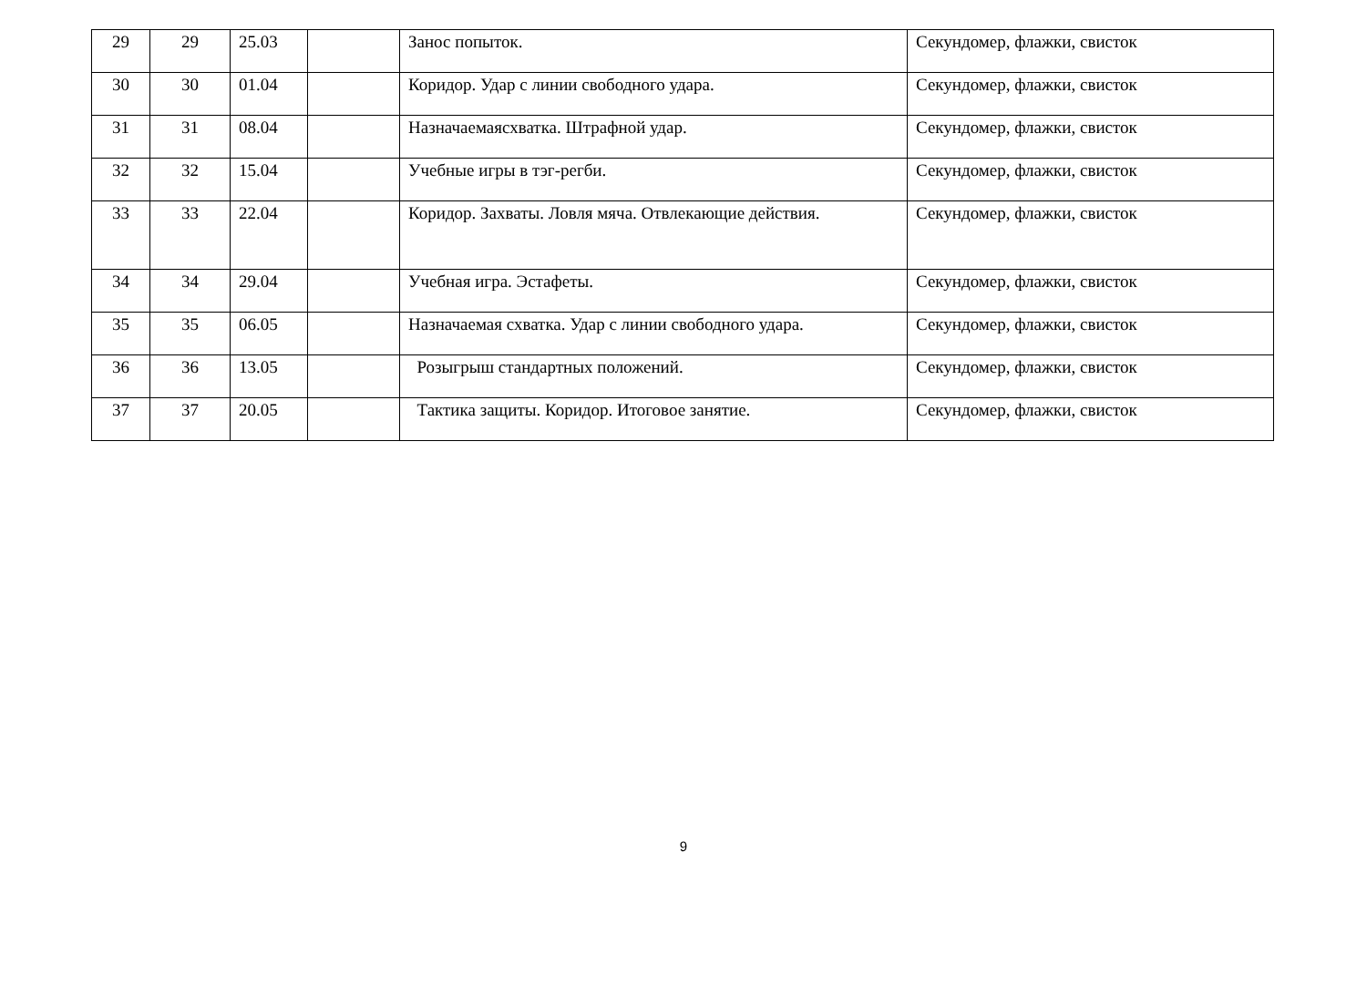| 29 | 29 | 25.03 | | Занос попыток. | Секундомер, флажки, свисток |
| 30 | 30 | 01.04 | | Коридор. Удар с линии свободного удара. | Секундомер, флажки, свисток |
| 31 | 31 | 08.04 | | Назначаемаясхватка. Штрафной удар. | Секундомер, флажки, свисток |
| 32 | 32 | 15.04 | | Учебные игры в тэг-регби. | Секундомер, флажки, свисток |
| 33 | 33 | 22.04 | | Коридор. Захваты. Ловля мяча. Отвлекающие действия. | Секундомер, флажки, свисток |
| 34 | 34 | 29.04 | | Учебная игра. Эстафеты. | Секундомер, флажки, свисток |
| 35 | 35 | 06.05 | | Назначаемая схватка. Удар с линии свободного удара. | Секундомер, флажки, свисток |
| 36 | 36 | 13.05 | | Розыгрыш стандартных положений. | Секундомер, флажки, свисток |
| 37 | 37 | 20.05 | | Тактика защиты. Коридор. Итоговое занятие. | Секундомер, флажки, свисток |
9